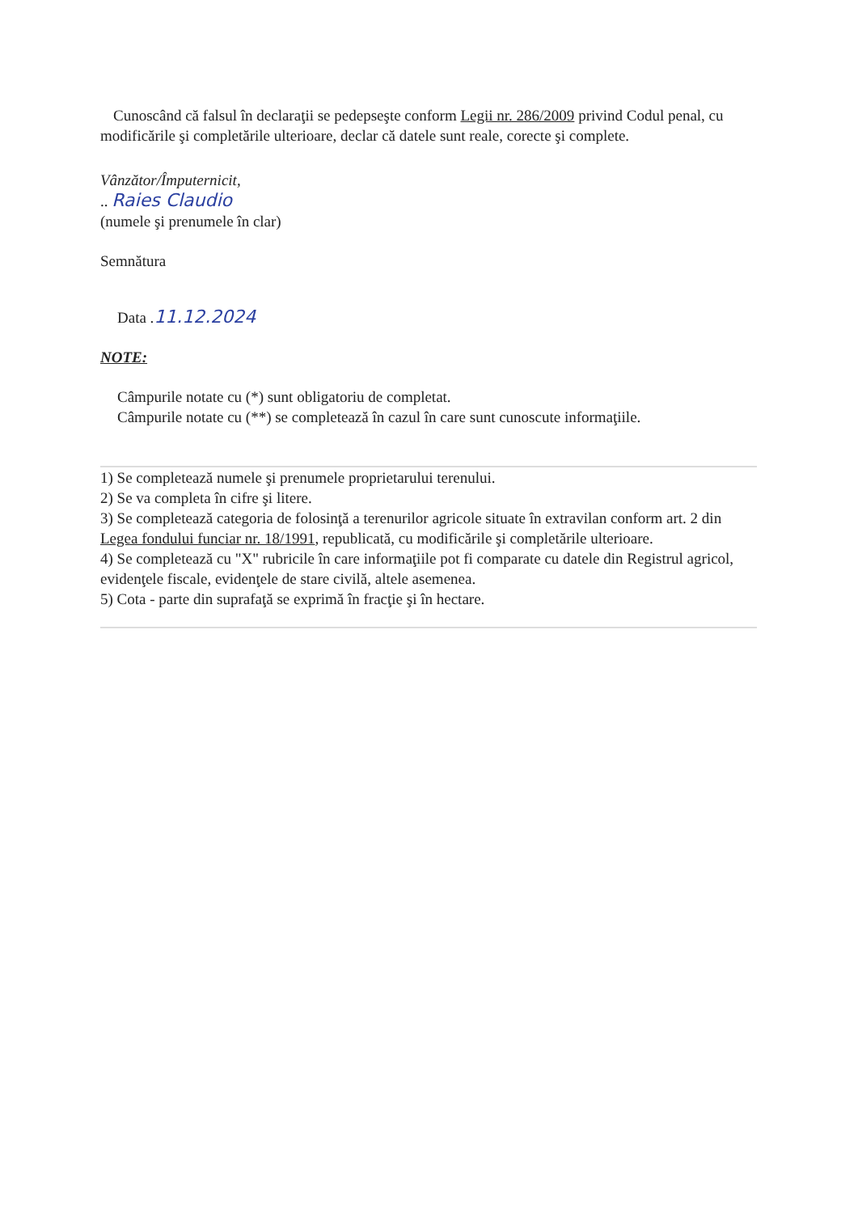Cunoscând că falsul în declaraţii se pedepseşte conform Legii nr. 286/2009 privind Codul penal, cu modificările şi completările ulterioare, declar că datele sunt reale, corecte şi complete.
Vânzător/Împuternicit,
.. Raies Claudio
(numele şi prenumele în clar)
Semnătura
Data .11.12.2024
NOTE:
Câmpurile notate cu (*) sunt obligatoriu de completat.
Câmpurile notate cu (**) se completează în cazul în care sunt cunoscute informaţiile.
1) Se completează numele şi prenumele proprietarului terenului.
2) Se va completa în cifre şi litere.
3) Se completează categoria de folosinţă a terenurilor agricole situate în extravilan conform art. 2 din Legea fondului funciar nr. 18/1991, republicată, cu modificările şi completările ulterioare.
4) Se completează cu "X" rubricile în care informaţiile pot fi comparate cu datele din Registrul agricol, evidenţele fiscale, evidenţele de stare civilă, altele asemenea.
5) Cota - parte din suprafaţă se exprimă în fracţie şi în hectare.